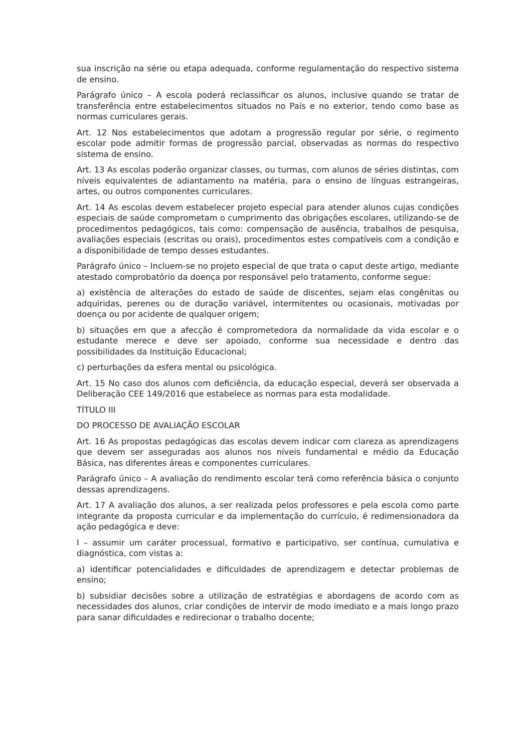sua inscrição na série ou etapa adequada, conforme regulamentação do respectivo sistema de ensino.
Parágrafo único – A escola poderá reclassificar os alunos, inclusive quando se tratar de transferência entre estabelecimentos situados no País e no exterior, tendo como base as normas curriculares gerais.
Art. 12 Nos estabelecimentos que adotam a progressão regular por série, o regimento escolar pode admitir formas de progressão parcial, observadas as normas do respectivo sistema de ensino.
Art. 13 As escolas poderão organizar classes, ou turmas, com alunos de séries distintas, com níveis equivalentes de adiantamento na matéria, para o ensino de línguas estrangeiras, artes, ou outros componentes curriculares.
Art. 14 As escolas devem estabelecer projeto especial para atender alunos cujas condições especiais de saúde comprometam o cumprimento das obrigações escolares, utilizando-se de procedimentos pedagógicos, tais como: compensação de ausência, trabalhos de pesquisa, avaliações especiais (escritas ou orais), procedimentos estes compatíveis com a condição e a disponibilidade de tempo desses estudantes.
Parágrafo único – Incluem-se no projeto especial de que trata o caput deste artigo, mediante atestado comprobatório da doença por responsável pelo tratamento, conforme segue:
a) existência de alterações do estado de saúde de discentes, sejam elas congênitas ou adquiridas, perenes ou de duração variável, intermitentes ou ocasionais, motivadas por doença ou por acidente de qualquer origem;
b) situações em que a afecção é comprometedora da normalidade da vida escolar e o estudante merece e deve ser apoiado, conforme sua necessidade e dentro das possibilidades da Instituição Educacional;
c) perturbações da esfera mental ou psicológica.
Art. 15 No caso dos alunos com deficiência, da educação especial, deverá ser observada a Deliberação CEE 149/2016 que estabelece as normas para esta modalidade.
TÍTULO III
DO PROCESSO DE AVALIAÇÃO ESCOLAR
Art. 16 As propostas pedagógicas das escolas devem indicar com clareza as aprendizagens que devem ser asseguradas aos alunos nos níveis fundamental e médio da Educação Básica, nas diferentes áreas e componentes curriculares.
Parágrafo único – A avaliação do rendimento escolar terá como referência básica o conjunto dessas aprendizagens.
Art. 17 A avaliação dos alunos, a ser realizada pelos professores e pela escola como parte integrante da proposta curricular e da implementação do currículo, é redimensionadora da ação pedagógica e deve:
I – assumir um caráter processual, formativo e participativo, ser contínua, cumulativa e diagnóstica, com vistas a:
a) identificar potencialidades e dificuldades de aprendizagem e detectar problemas de ensino;
b) subsidiar decisões sobre a utilização de estratégias e abordagens de acordo com as necessidades dos alunos, criar condições de intervir de modo imediato e a mais longo prazo para sanar dificuldades e redirecionar o trabalho docente;